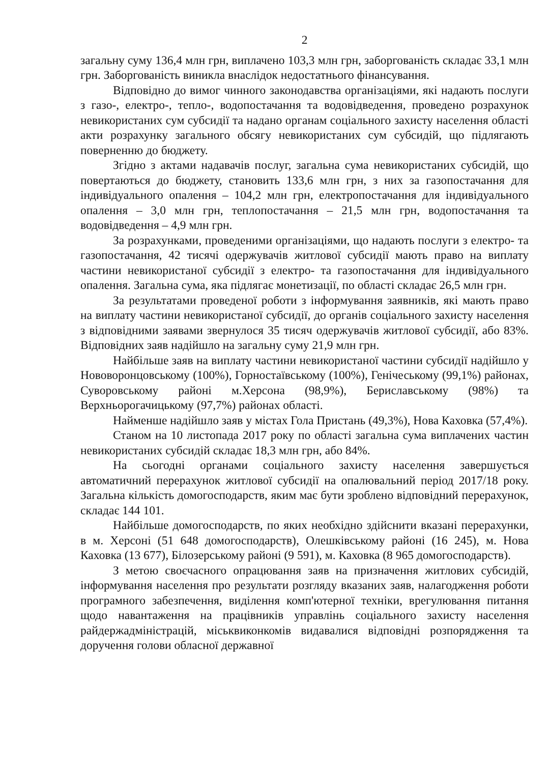2
загальну суму 136,4 млн грн, виплачено 103,3 млн грн, заборгованість складає 33,1 млн грн. Заборгованість виникла внаслідок недостатнього фінансування.
Відповідно до вимог чинного законодавства організаціями, які надають послуги з газо-, електро-, тепло-, водопостачання та водовідведення, проведено розрахунок невикористаних сум субсидії та надано органам соціального захисту населення області акти розрахунку загального обсягу невикористаних сум субсидій, що підлягають поверненню до бюджету.
Згідно з актами надавачів послуг, загальна сума невикористаних субсидій, що повертаються до бюджету, становить 133,6 млн грн, з них за газопостачання для індивідуального опалення – 104,2 млн грн, електропостачання для індивідуального опалення – 3,0 млн грн, теплопостачання – 21,5 млн грн, водопостачання та водовідведення – 4,9 млн грн.
За розрахунками, проведеними організаціями, що надають послуги з електро- та газопостачання, 42 тисячі одержувачів житлової субсидії мають право на виплату частини невикористаної субсидії з електро- та газопостачання для індивідуального опалення. Загальна сума, яка підлягає монетизації, по області складає 26,5 млн грн.
За результатами проведеної роботи з інформування заявників, які мають право на виплату частини невикористаної субсидії, до органів соціального захисту населення з відповідними заявами звернулося 35 тисяч одержувачів житлової субсидії, або 83%. Відповідних заяв надійшло на загальну суму 21,9 млн грн.
Найбільше заяв на виплату частини невикористаної частини субсидії надійшло у Нововоронцовському (100%), Горностаївському (100%), Генічеському (99,1%) районах, Суворовському районі м.Херсона (98,9%), Бериславському (98%) та Верхньорогачицькому (97,7%) районах області.
Найменше надійшло заяв у містах Гола Пристань (49,3%), Нова Каховка (57,4%).
Станом на 10 листопада 2017 року по області загальна сума виплачених частин невикористаних субсидій складає 18,3 млн грн, або 84%.
На сьогодні органами соціального захисту населення завершується автоматичний перерахунок житлової субсидії на опалювальний період 2017/18 року. Загальна кількість домогосподарств, яким має бути зроблено відповідний перерахунок, складає 144 101.
Найбільше домогосподарств, по яких необхідно здійснити вказані перерахунки, в м. Херсоні (51 648 домогосподарств), Олешківському районі (16 245), м. Нова Каховка (13 677), Білозерському районі (9 591), м. Каховка (8 965 домогосподарств).
З метою своєчасного опрацювання заяв на призначення житлових субсидій, інформування населення про результати розгляду вказаних заяв, налагодження роботи програмного забезпечення, виділення комп'ютерної техніки, врегулювання питання щодо навантаження на працівників управлінь соціального захисту населення райдержадміністрацій, міськвиконкомів видавалися відповідні розпорядження та доручення голови обласної державної